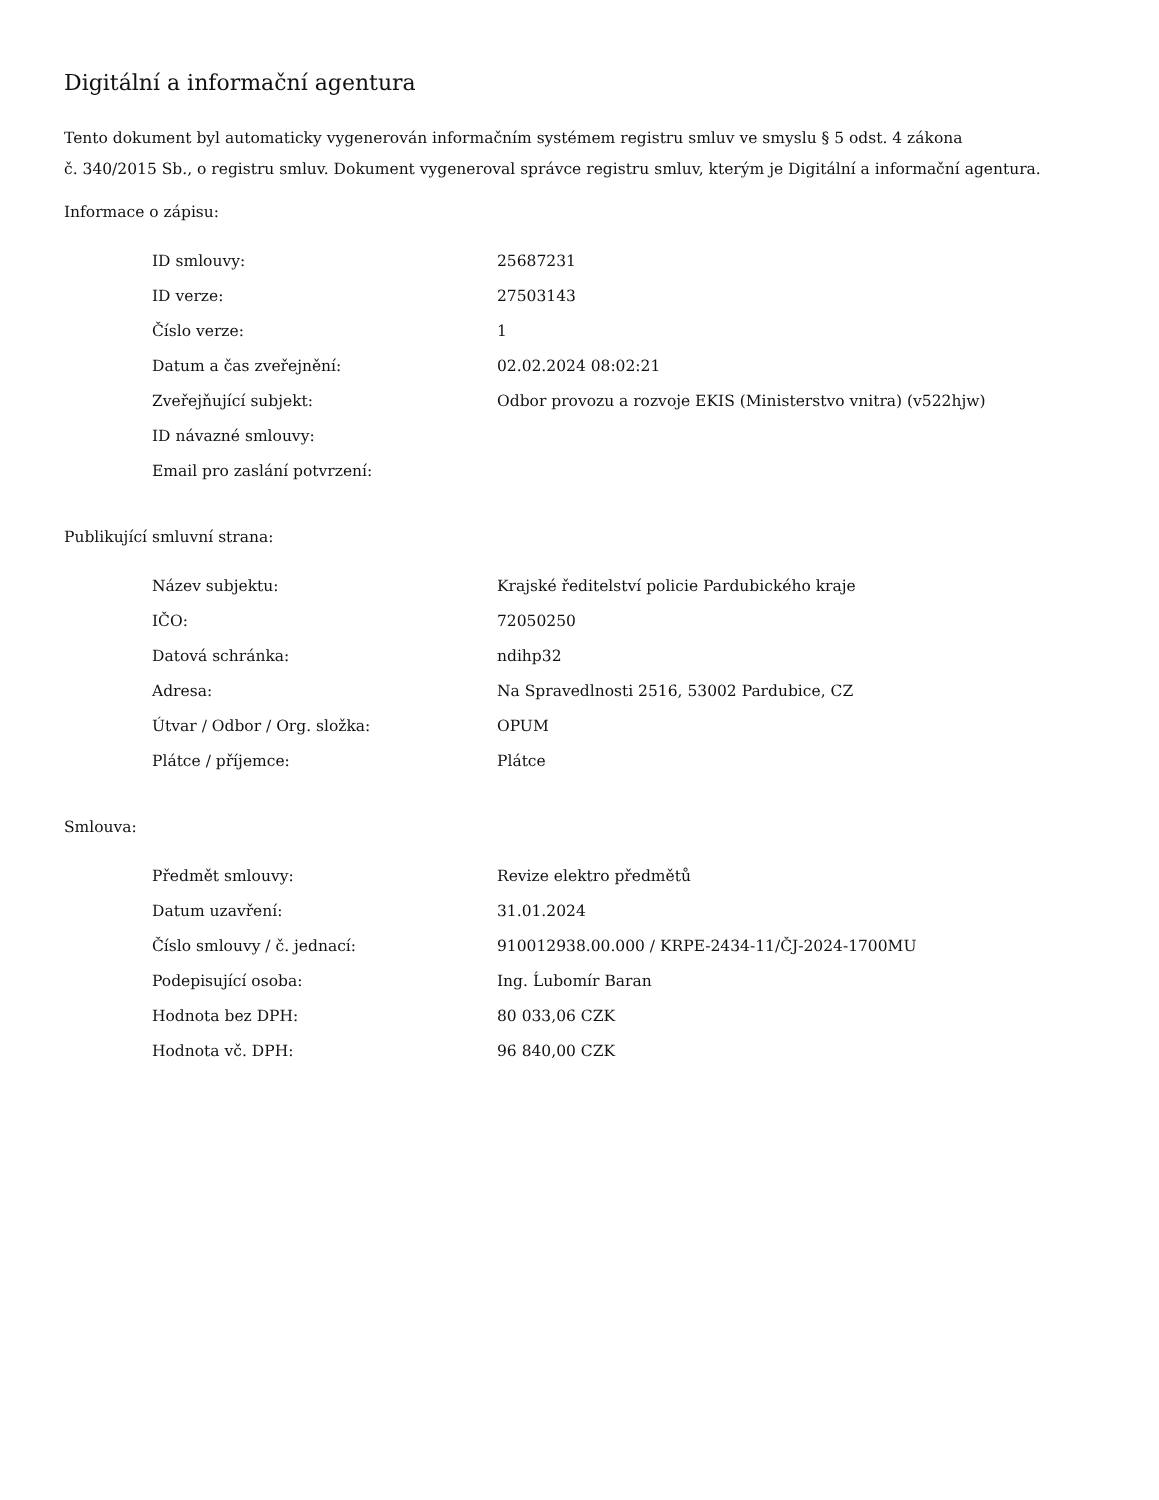Digitální a informační agentura
Tento dokument byl automaticky vygenerován informačním systémem registru smluv ve smyslu § 5 odst. 4 zákona
č. 340/2015 Sb., o registru smluv. Dokument vygeneroval správce registru smluv, kterým je Digitální a informační agentura.
Informace o zápisu:
| ID smlouvy: | 25687231 |
| ID verze: | 27503143 |
| Číslo verze: | 1 |
| Datum a čas zveřejnění: | 02.02.2024 08:02:21 |
| Zveřejňující subjekt: | Odbor provozu a rozvoje EKIS (Ministerstvo vnitra) (v522hjw) |
| ID návazné smlouvy: | |
| Email pro zaslání potvrzení: | |
Publikující smluvní strana:
| Název subjektu: | Krajské ředitelství policie Pardubického kraje |
| IČO: | 72050250 |
| Datová schránka: | ndihp32 |
| Adresa: | Na Spravedlnosti 2516, 53002 Pardubice, CZ |
| Útvar / Odbor / Org. složka: | OPUM |
| Plátce / příjemce: | Plátce |
Smlouva:
| Předmět smlouvy: | Revize elektro předmětů |
| Datum uzavření: | 31.01.2024 |
| Číslo smlouvy / č. jednací: | 910012938.00.000 / KRPE-2434-11/ČJ-2024-1700MU |
| Podepisující osoba: | Ing. Ĺubomír Baran |
| Hodnota bez DPH: | 80 033,06 CZK |
| Hodnota vč. DPH: | 96 840,00 CZK |